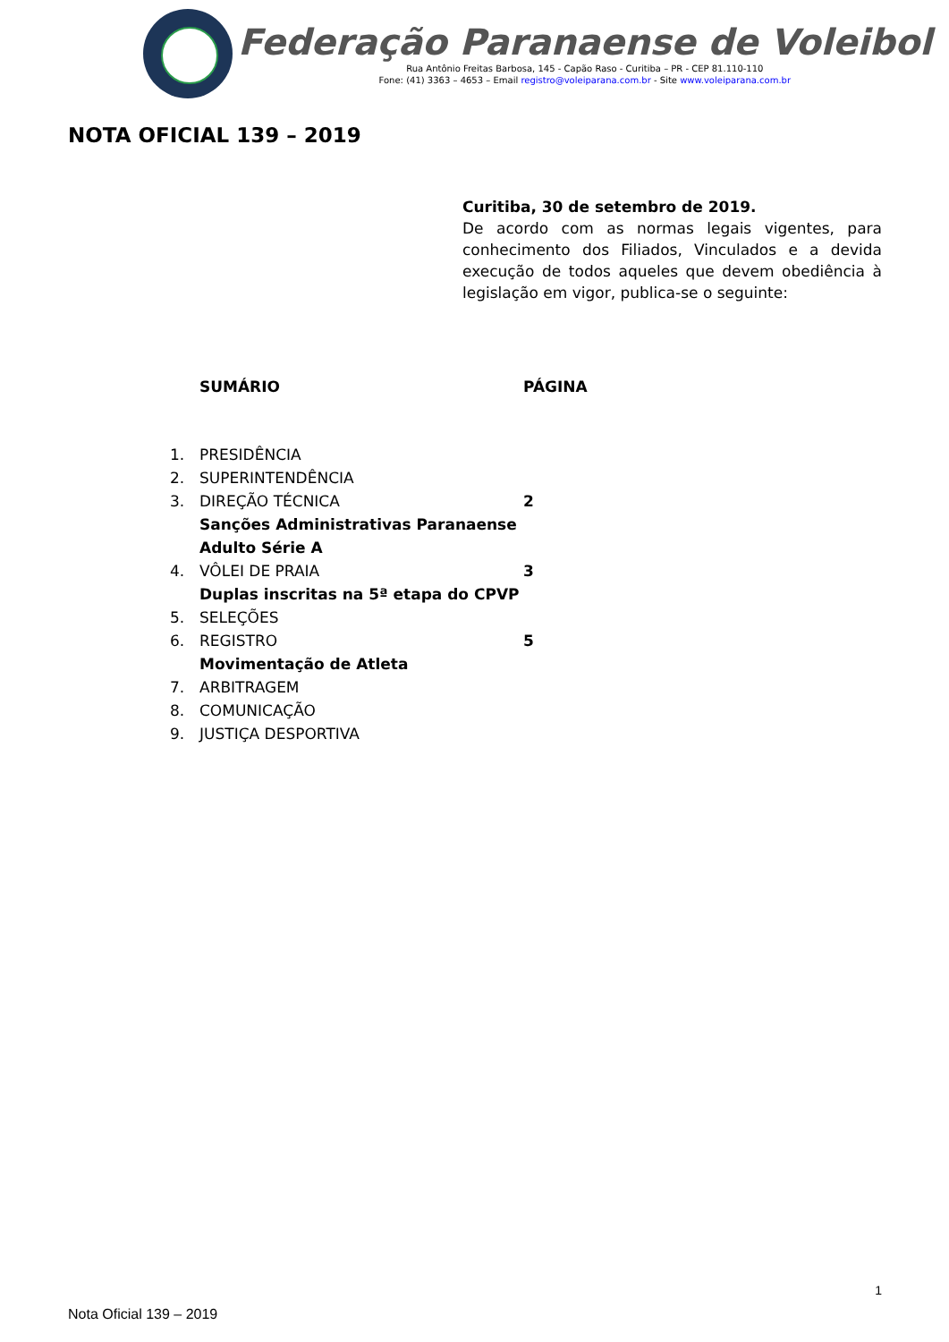Federação Paranaense de Voleibol
Rua Antônio Freitas Barbosa, 145 - Capão Raso - Curitiba – PR - CEP 81.110-110
Fone: (41) 3363 – 4653 – Email registro@voleiparana.com.br - Site www.voleiparana.com.br
NOTA OFICIAL 139 – 2019
Curitiba, 30 de setembro de 2019.
De acordo com as normas legais vigentes, para conhecimento dos Filiados, Vinculados e a devida execução de todos aqueles que devem obediência à legislação em vigor, publica-se o seguinte:
SUMÁRIO PÁGINA
1. PRESIDÊNCIA
2. SUPERINTENDÊNCIA
3. DIREÇÃO TÉCNICA 2
Sanções Administrativas Paranaense
Adulto Série A
4. VÔLEI DE PRAIA 3
Duplas inscritas na 5ª etapa do CPVP
5. SELEÇÕES
6. REGISTRO 5
Movimentação de Atleta
7. ARBITRAGEM
8. COMUNICAÇÃO
9. JUSTIÇA DESPORTIVA
1
Nota Oficial 139 – 2019